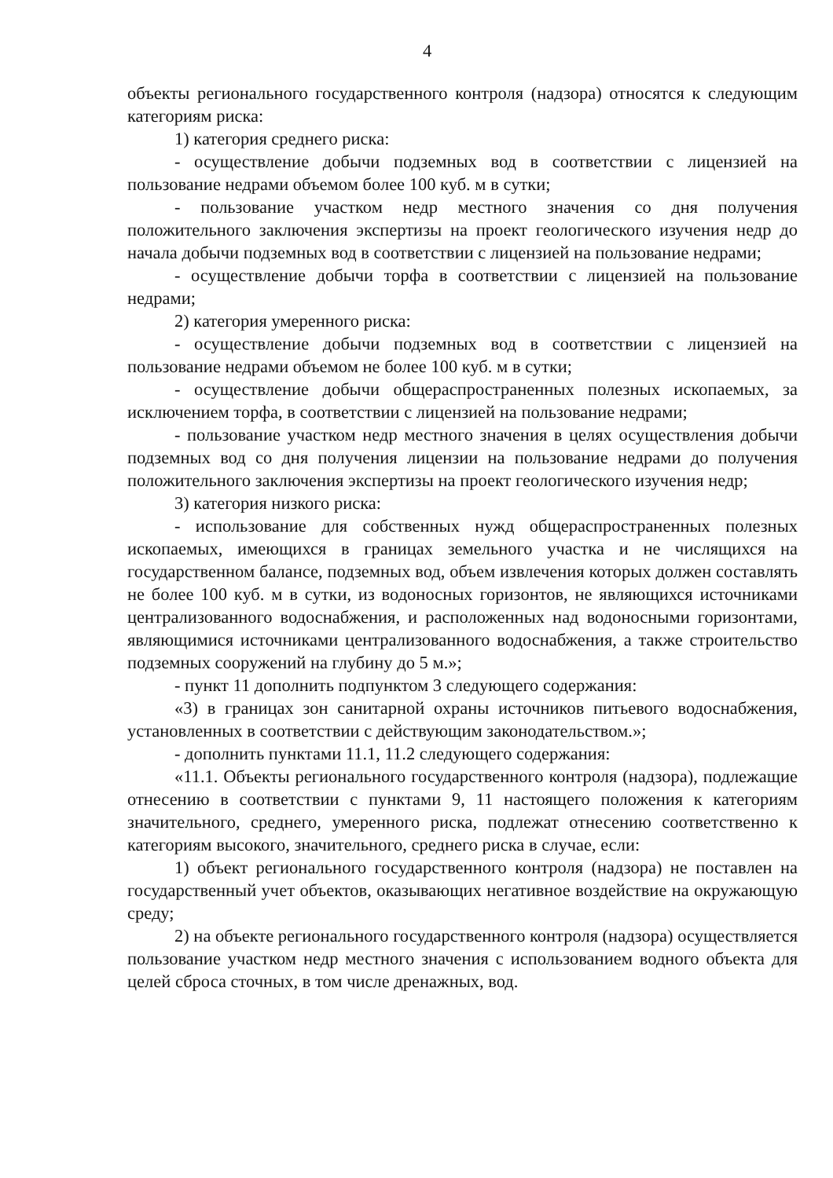4
объекты регионального государственного контроля (надзора) относятся к следующим категориям риска:
1) категория среднего риска:
- осуществление добычи подземных вод в соответствии с лицензией на пользование недрами объемом более 100 куб. м в сутки;
- пользование участком недр местного значения со дня получения положительного заключения экспертизы на проект геологического изучения недр до начала добычи подземных вод в соответствии с лицензией на пользование недрами;
- осуществление добычи торфа в соответствии с лицензией на пользование недрами;
2) категория умеренного риска:
- осуществление добычи подземных вод в соответствии с лицензией на пользование недрами объемом не более 100 куб. м в сутки;
- осуществление добычи общераспространенных полезных ископаемых, за исключением торфа, в соответствии с лицензией на пользование недрами;
- пользование участком недр местного значения в целях осуществления добычи подземных вод со дня получения лицензии на пользование недрами до получения положительного заключения экспертизы на проект геологического изучения недр;
3) категория низкого риска:
- использование для собственных нужд общераспространенных полезных ископаемых, имеющихся в границах земельного участка и не числящихся на государственном балансе, подземных вод, объем извлечения которых должен составлять не более 100 куб. м в сутки, из водоносных горизонтов, не являющихся источниками централизованного водоснабжения, и расположенных над водоносными горизонтами, являющимися источниками централизованного водоснабжения, а также строительство подземных сооружений на глубину до 5 м.»;
- пункт 11 дополнить подпунктом 3 следующего содержания:
«3) в границах зон санитарной охраны источников питьевого водоснабжения, установленных в соответствии с действующим законодательством.»;
- дополнить пунктами 11.1, 11.2 следующего содержания:
«11.1. Объекты регионального государственного контроля (надзора), подлежащие отнесению в соответствии с пунктами 9, 11 настоящего положения к категориям значительного, среднего, умеренного риска, подлежат отнесению соответственно к категориям высокого, значительного, среднего риска в случае, если:
1) объект регионального государственного контроля (надзора) не поставлен на государственный учет объектов, оказывающих негативное воздействие на окружающую среду;
2) на объекте регионального государственного контроля (надзора) осуществляется пользование участком недр местного значения с использованием водного объекта для целей сброса сточных, в том числе дренажных, вод.